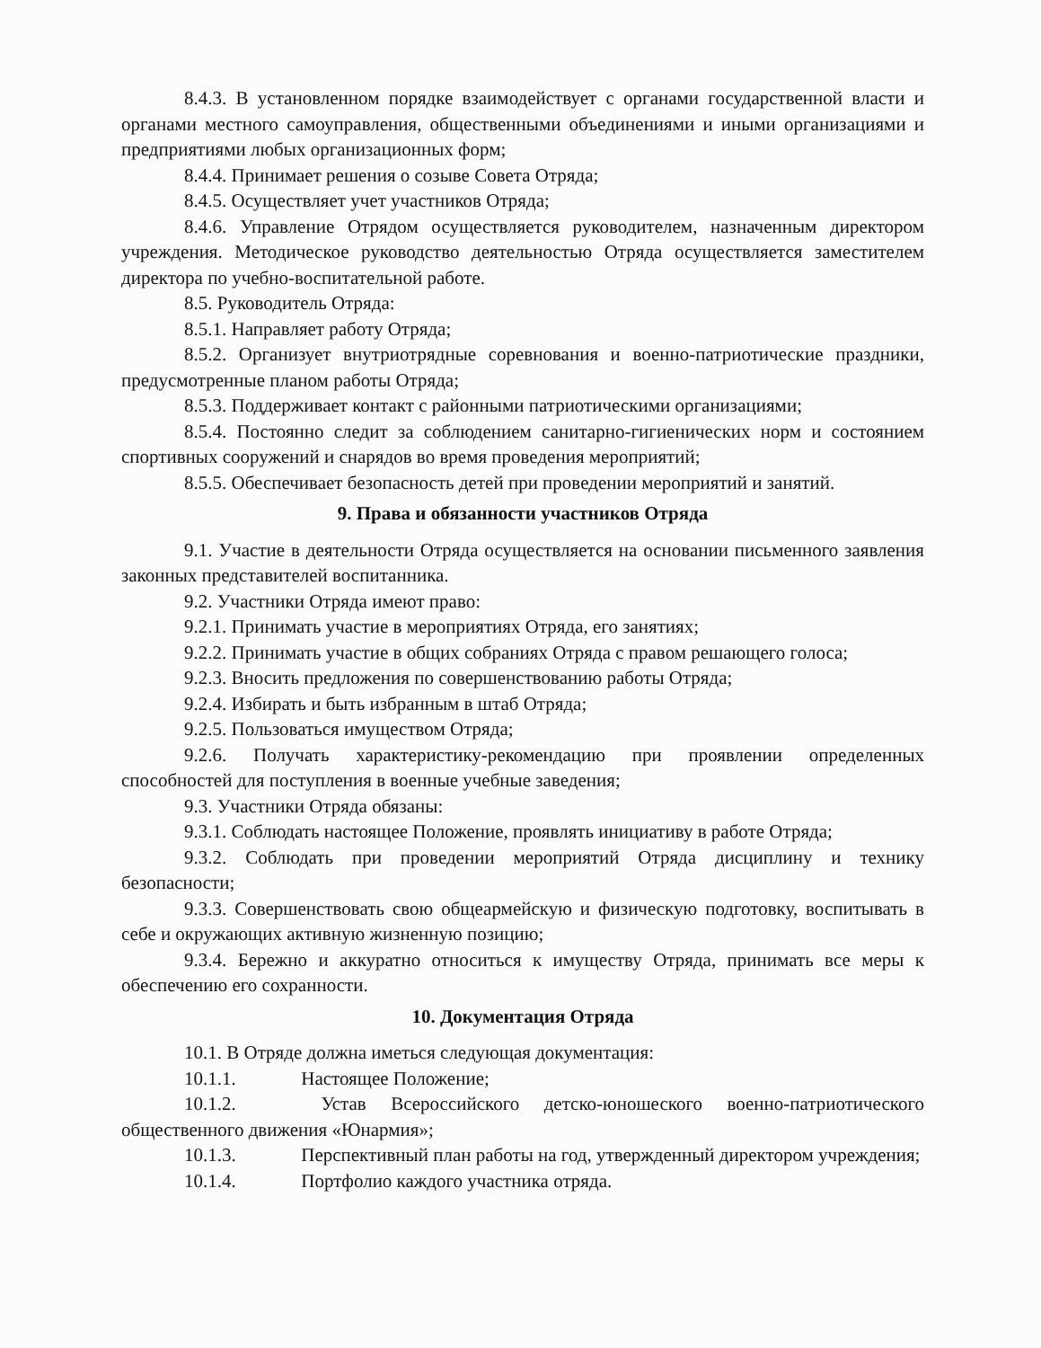8.4.3. В установленном порядке взаимодействует с органами государственной власти и органами местного самоуправления, общественными объединениями и иными организациями и предприятиями любых организационных форм;
8.4.4. Принимает решения о созыве Совета Отряда;
8.4.5. Осуществляет учет участников Отряда;
8.4.6. Управление Отрядом осуществляется руководителем, назначенным директором учреждения. Методическое руководство деятельностью Отряда осуществляется заместителем директора по учебно-воспитательной работе.
8.5. Руководитель Отряда:
8.5.1. Направляет работу Отряда;
8.5.2. Организует внутриотрядные соревнования и военно-патриотические праздники, предусмотренные планом работы Отряда;
8.5.3. Поддерживает контакт с районными патриотическими организациями;
8.5.4. Постоянно следит за соблюдением санитарно-гигиенических норм и состоянием спортивных сооружений и снарядов во время проведения мероприятий;
8.5.5. Обеспечивает безопасность детей при проведении мероприятий и занятий.
9. Права и обязанности участников Отряда
9.1. Участие в деятельности Отряда осуществляется на основании письменного заявления законных представителей воспитанника.
9.2. Участники Отряда имеют право:
9.2.1. Принимать участие в мероприятиях Отряда, его занятиях;
9.2.2. Принимать участие в общих собраниях Отряда с правом решающего голоса;
9.2.3. Вносить предложения по совершенствованию работы Отряда;
9.2.4. Избирать и быть избранным в штаб Отряда;
9.2.5. Пользоваться имуществом Отряда;
9.2.6. Получать характеристику-рекомендацию при проявлении определенных способностей для поступления в военные учебные заведения;
9.3. Участники Отряда обязаны:
9.3.1. Соблюдать настоящее Положение, проявлять инициативу в работе Отряда;
9.3.2. Соблюдать при проведении мероприятий Отряда дисциплину и технику безопасности;
9.3.3. Совершенствовать свою общеармейскую и физическую подготовку, воспитывать в себе и окружающих активную жизненную позицию;
9.3.4. Бережно и аккуратно относиться к имуществу Отряда, принимать все меры к обеспечению его сохранности.
10. Документация Отряда
10.1. В Отряде должна иметься следующая документация:
10.1.1. Настоящее Положение;
10.1.2. Устав Всероссийского детско-юношеского военно-патриотического общественного движения «Юнармия»;
10.1.3. Перспективный план работы на год, утвержденный директором учреждения;
10.1.4. Портфолио каждого участника отряда.